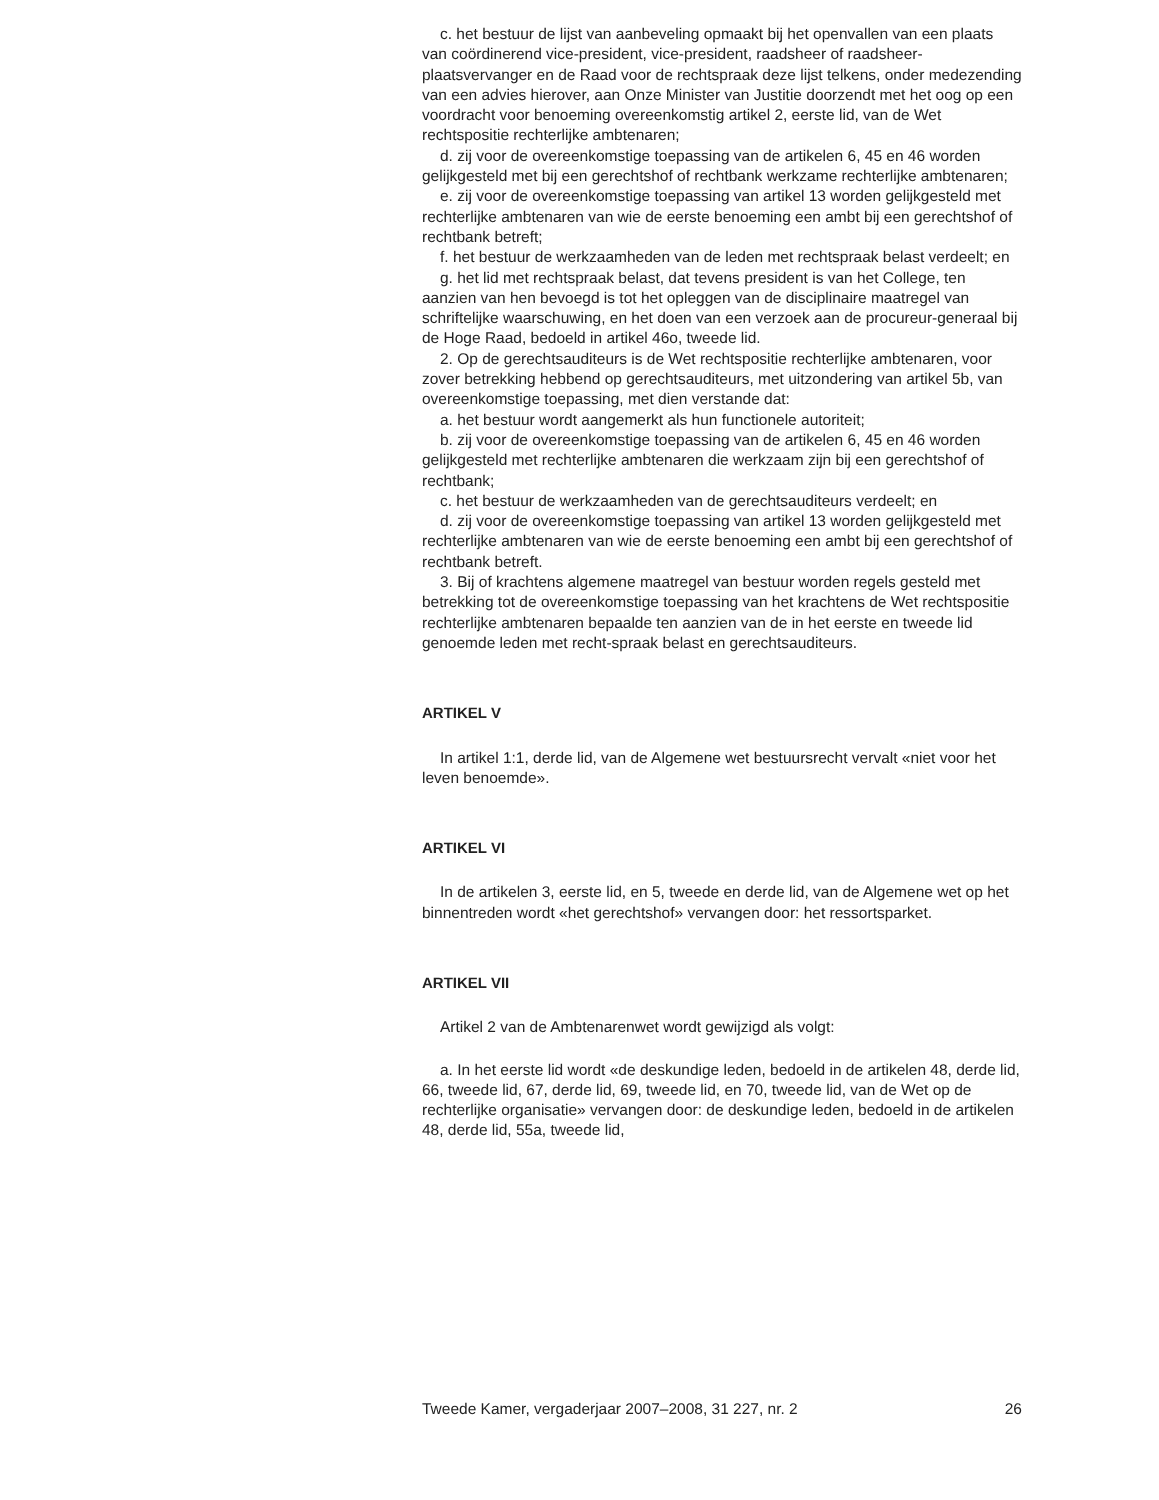c. het bestuur de lijst van aanbeveling opmaakt bij het openvallen van een plaats van coördinerend vice-president, vice-president, raadsheer of raadsheer-plaatsvervanger en de Raad voor de rechtspraak deze lijst telkens, onder medezending van een advies hierover, aan Onze Minister van Justitie doorzendt met het oog op een voordracht voor benoeming overeenkomstig artikel 2, eerste lid, van de Wet rechtspositie rechterlijke ambtenaren;
d. zij voor de overeenkomstige toepassing van de artikelen 6, 45 en 46 worden gelijkgesteld met bij een gerechtshof of rechtbank werkzame rechterlijke ambtenaren;
e. zij voor de overeenkomstige toepassing van artikel 13 worden gelijkgesteld met rechterlijke ambtenaren van wie de eerste benoeming een ambt bij een gerechtshof of rechtbank betreft;
f. het bestuur de werkzaamheden van de leden met rechtspraak belast verdeelt; en
g. het lid met rechtspraak belast, dat tevens president is van het College, ten aanzien van hen bevoegd is tot het opleggen van de disciplinaire maatregel van schriftelijke waarschuwing, en het doen van een verzoek aan de procureur-generaal bij de Hoge Raad, bedoeld in artikel 46o, tweede lid.
2. Op de gerechtsauditeurs is de Wet rechtspositie rechterlijke ambtenaren, voor zover betrekking hebbend op gerechtsauditeurs, met uitzondering van artikel 5b, van overeenkomstige toepassing, met dien verstande dat:
a. het bestuur wordt aangemerkt als hun functionele autoriteit;
b. zij voor de overeenkomstige toepassing van de artikelen 6, 45 en 46 worden gelijkgesteld met rechterlijke ambtenaren die werkzaam zijn bij een gerechtshof of rechtbank;
c. het bestuur de werkzaamheden van de gerechtsauditeurs verdeelt; en
d. zij voor de overeenkomstige toepassing van artikel 13 worden gelijkgesteld met rechterlijke ambtenaren van wie de eerste benoeming een ambt bij een gerechtshof of rechtbank betreft.
3. Bij of krachtens algemene maatregel van bestuur worden regels gesteld met betrekking tot de overeenkomstige toepassing van het krachtens de Wet rechtspositie rechterlijke ambtenaren bepaalde ten aanzien van de in het eerste en tweede lid genoemde leden met recht-spraak belast en gerechtsauditeurs.
ARTIKEL V
In artikel 1:1, derde lid, van de Algemene wet bestuursrecht vervalt «niet voor het leven benoemde».
ARTIKEL VI
In de artikelen 3, eerste lid, en 5, tweede en derde lid, van de Algemene wet op het binnentreden wordt «het gerechtshof» vervangen door: het ressortsparket.
ARTIKEL VII
Artikel 2 van de Ambtenarenwet wordt gewijzigd als volgt:
a. In het eerste lid wordt «de deskundige leden, bedoeld in de artikelen 48, derde lid, 66, tweede lid, 67, derde lid, 69, tweede lid, en 70, tweede lid, van de Wet op de rechterlijke organisatie» vervangen door: de deskundige leden, bedoeld in de artikelen 48, derde lid, 55a, tweede lid,
Tweede Kamer, vergaderjaar 2007–2008, 31 227, nr. 2 26